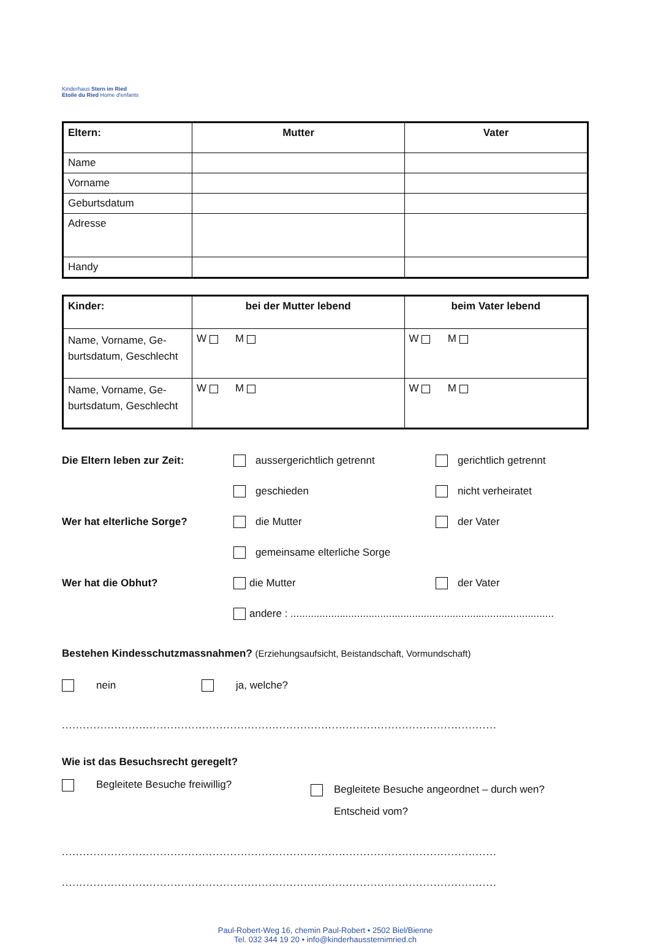Kinderhaus Stern im Ried
Etoile du Ried Home d'enfants
| Eltern: | Mutter | Vater |
| --- | --- | --- |
| Name | | |
| Vorname | | |
| Geburtsdatum | | |
| Adresse | | |
| Handy | | |
| Kinder: | bei der Mutter lebend | beim Vater lebend |
| --- | --- | --- |
| Name, Vorname, Ge-burtsdatum, Geschlecht | W M | W M |
| Name, Vorname, Ge-burtsdatum, Geschlecht | W M | W M |
Die Eltern leben zur Zeit: aussergerichtlich getrennt gerichtlich getrennt
geschieden nicht verheiratet
Wer hat elterliche Sorge? die Mutter der Vater
gemeinsame elterliche Sorge
Wer hat die Obhut? die Mutter der Vater
andere : ...........................................................................................
Bestehen Kindesschutzmassnahmen? (Erziehungsaufsicht, Beistandschaft, Vormundschaft)
nein ja, welche?
..........................................................................................................................................................
Wie ist das Besuchsrecht geregelt?
Begleitete Besuche freiwillig?
Begleitete Besuche angeordnet – durch wen?
Entscheid vom?
..........................................................................................................................................................
..........................................................................................................................................................
Paul-Robert-Weg 16, chemin Paul-Robert • 2502 Biel/Bienne
Tel. 032 344 19 20 • info@kinderhaussternimried.ch